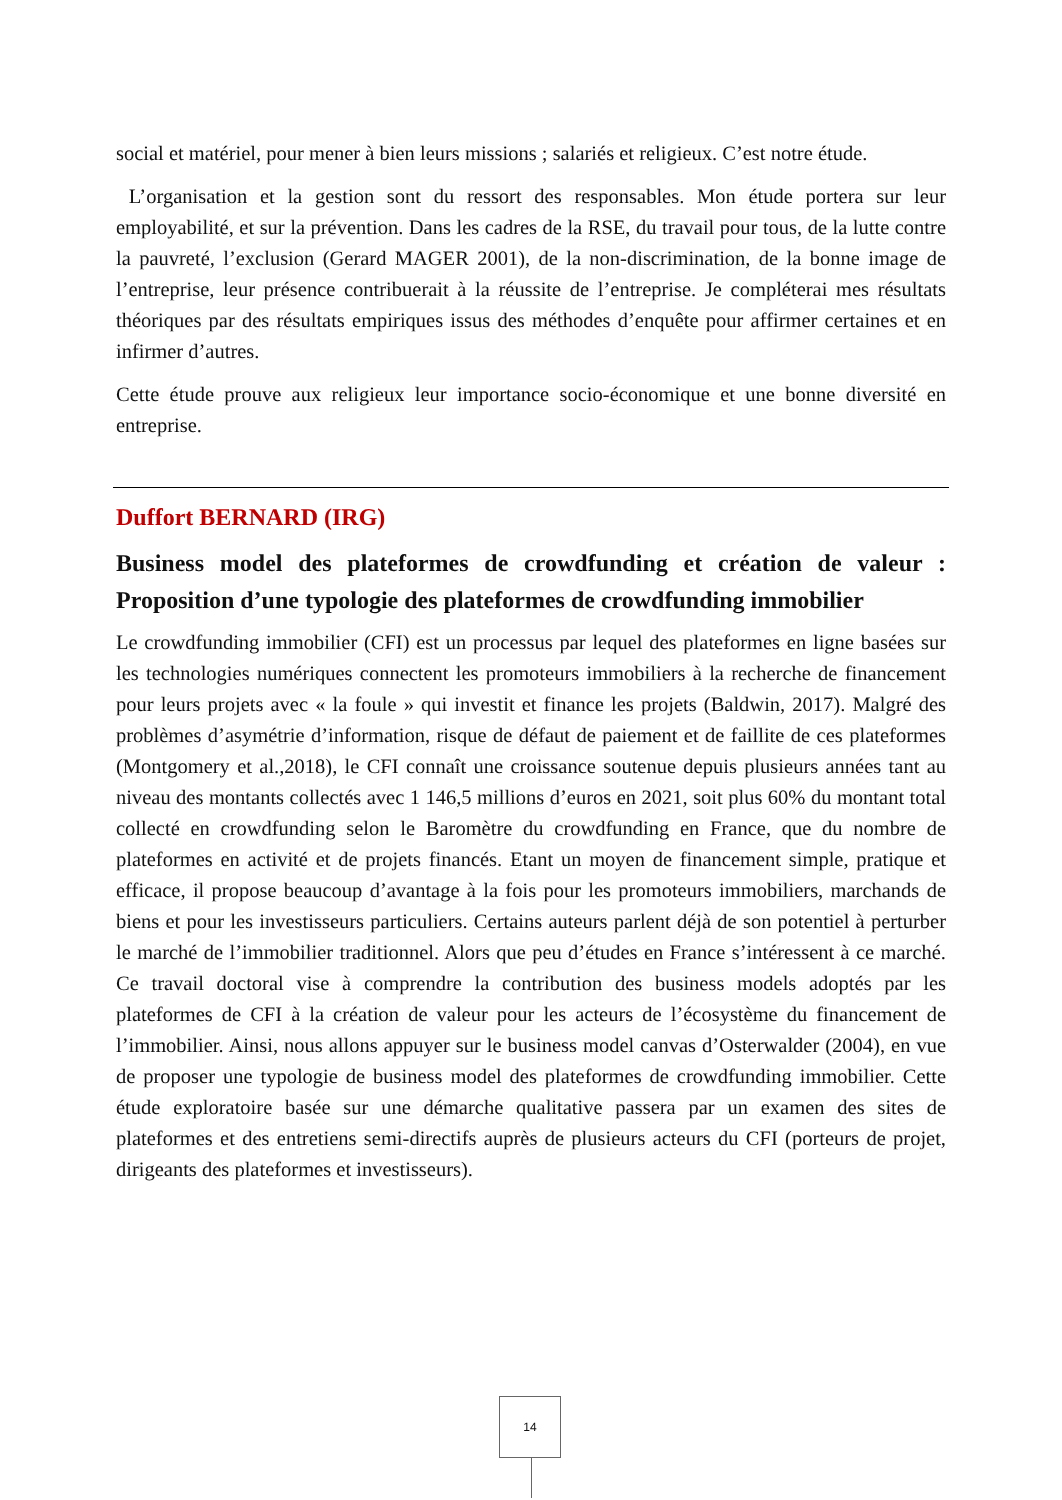social et matériel, pour mener à bien leurs missions ; salariés et religieux. C’est notre étude.
L’organisation et la gestion sont du ressort des responsables. Mon étude portera sur leur employabilité, et sur la prévention. Dans les cadres de la RSE, du travail pour tous, de la lutte contre la pauvreté, l’exclusion (Gerard MAGER 2001), de la non-discrimination, de la bonne image de l’entreprise, leur présence contribuerait à la réussite de l’entreprise. Je compléterai mes résultats théoriques par des résultats empiriques issus des méthodes d’enquête pour affirmer certaines et en infirmer d’autres.
Cette étude prouve aux religieux leur importance socio-économique et une bonne diversité en entreprise.
Duffort BERNARD (IRG)
Business model des plateformes de crowdfunding et création de valeur : Proposition d’une typologie des plateformes de crowdfunding immobilier
Le crowdfunding immobilier (CFI) est un processus par lequel des plateformes en ligne basées sur les technologies numériques connectent les promoteurs immobiliers à la recherche de financement pour leurs projets avec « la foule » qui investit et finance les projets (Baldwin, 2017). Malgré des problèmes d’asymétrie d’information, risque de défaut de paiement et de faillite de ces plateformes (Montgomery et al.,2018), le CFI connaît une croissance soutenue depuis plusieurs années tant au niveau des montants collectés avec 1 146,5 millions d’euros en 2021, soit plus 60% du montant total collecté en crowdfunding selon le Baromètre du crowdfunding en France, que du nombre de plateformes en activité et de projets financés. Etant un moyen de financement simple, pratique et efficace, il propose beaucoup d’avantage à la fois pour les promoteurs immobiliers, marchands de biens et pour les investisseurs particuliers. Certains auteurs parlent déjà de son potentiel à perturber le marché de l’immobilier traditionnel. Alors que peu d’études en France s’intéressent à ce marché. Ce travail doctoral vise à comprendre la contribution des business models adoptés par les plateformes de CFI à la création de valeur pour les acteurs de l’écosystème du financement de l’immobilier. Ainsi, nous allons appuyer sur le business model canvas d’Osterwalder (2004), en vue de proposer une typologie de business model des plateformes de crowdfunding immobilier. Cette étude exploratoire basée sur une démarche qualitative passera par un examen des sites de plateformes et des entretiens semi-directifs auprès de plusieurs acteurs du CFI (porteurs de projet, dirigeants des plateformes et investisseurs).
14